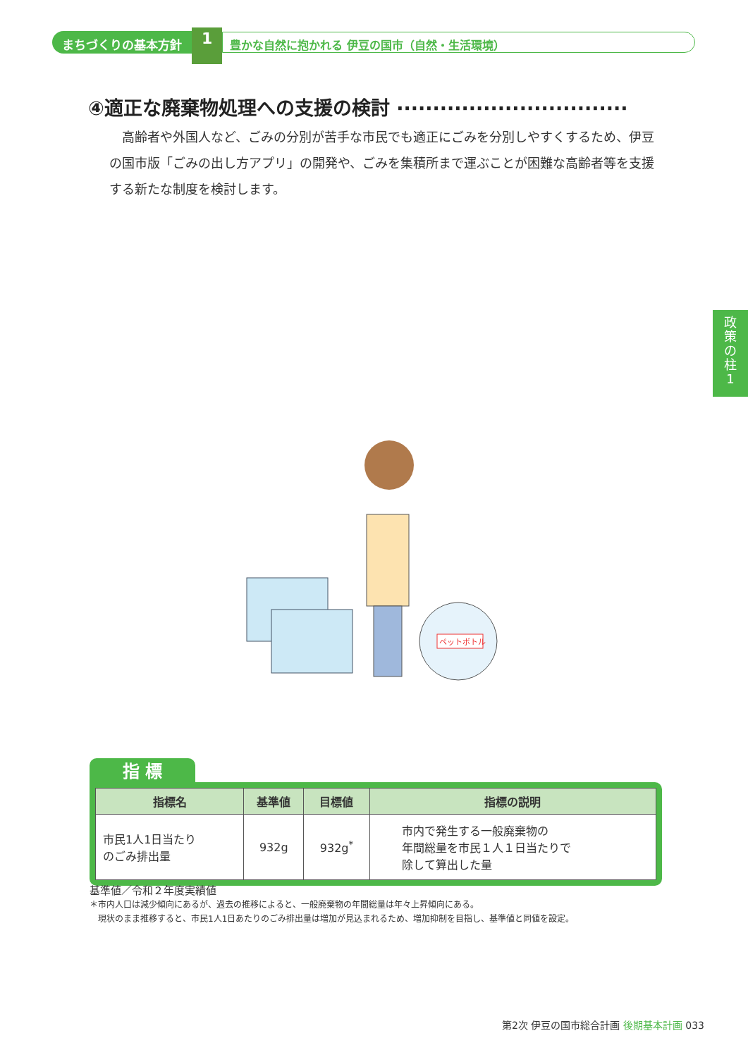まちづくりの基本方針
1
豊かな自然に抱かれる 伊豆の国市（自然・生活環境）
④適正な廃棄物処理への支援の検討 ································
高齢者や外国人など、ごみの分別が苦手な市民でも適正にごみを分別しやすくするため、伊豆の国市版「ごみの出し方アプリ」の開発や、ごみを集積所まで運ぶことが困難な高齢者等を支援する新たな制度を検討します。
政
策
の
柱
1
ペットボトル
指 標
| 指標名 | 基準値 | 目標値 | 指標の説明 |
| --- | --- | --- | --- |
| 市民1人1日当たり のごみ排出量 | 932g | 932g<sup>*</sup> | 市内で発生する一般廃棄物の 年間総量を市民１人１日当たりで 除して算出した量 |
基準値／令和２年度実績値
＊市内人口は減少傾向にあるが、過去の推移によると、一般廃棄物の年間総量は年々上昇傾向にある。
　現状のまま推移すると、市民1人1日あたりのごみ排出量は増加が見込まれるため、増加抑制を目指し、基準値と同値を設定。
第2次 伊豆の国市総合計画 後期基本計画 033